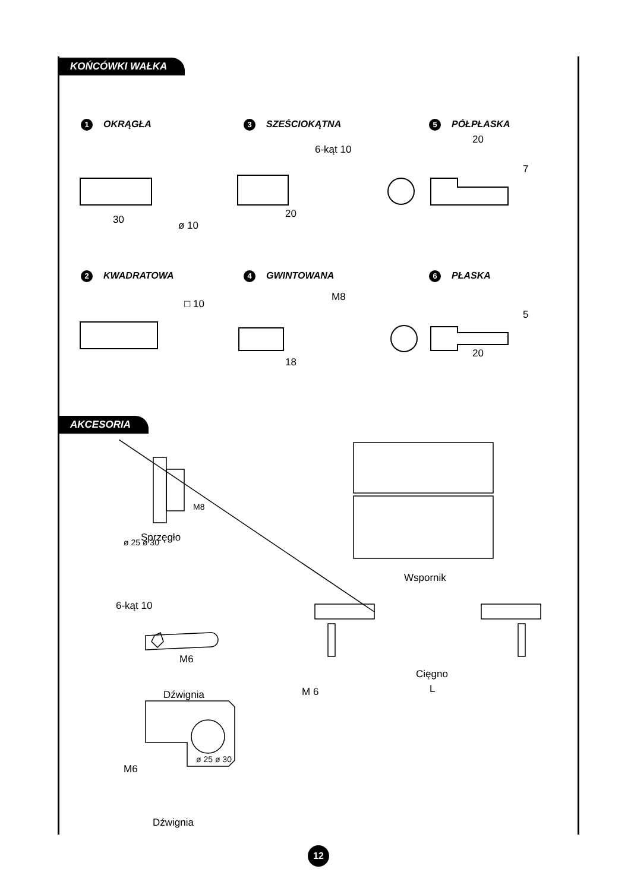KOŃCÓWKI WAŁKA
1 OKRĄGŁA 3 SZEŚCIOKĄTNA 5 PÓŁPŁASKA
30 ø 10
6-kąt 10
20
20
7
2 KWADRATOWA 4 GWINTOWANA 6 PŁASKA
□ 10
M8
18
5
20
AKCESORIA
ø 25 ø 30
M8
Sprzęgło
Wspornik
6-kąt 10
M6
Dźwignia
Cięgno
L
M 6
M6
ø 25 ø 30
Dźwignia
12